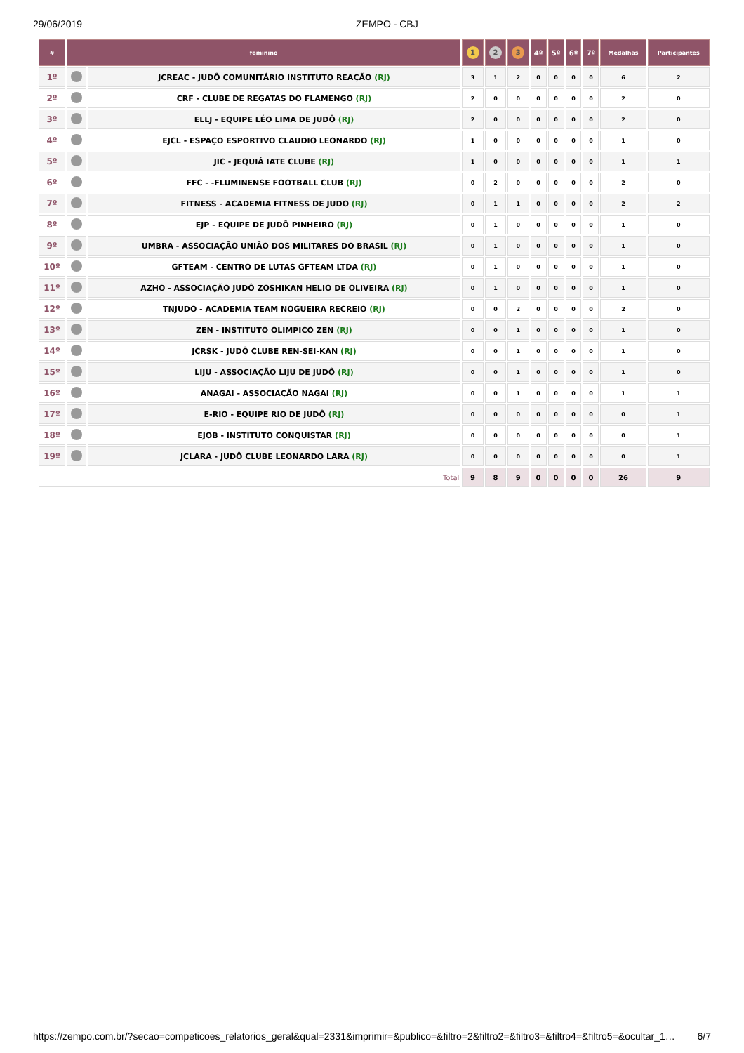29/06/2019 ZEMPO - CBJ
| # | feminino | | 1 | 2 | 3 | 4º | 5º | 6º | 7º | Medalhas | Participantes |
| --- | --- | --- | --- | --- | --- | --- | --- | --- | --- | --- | --- |
| 1º | | JCREAC - JUDÔ COMUNITÁRIO INSTITUTO REAÇÃO (RJ) | 3 | 1 | 2 | 0 | 0 | 0 | 0 | 6 | 2 |
| 2º | | CRF - CLUBE DE REGATAS DO FLAMENGO (RJ) | 2 | 0 | 0 | 0 | 0 | 0 | 0 | 2 | 0 |
| 3º | | ELLJ - EQUIPE LÉO LIMA DE JUDÔ (RJ) | 2 | 0 | 0 | 0 | 0 | 0 | 0 | 2 | 0 |
| 4º | | EJCL - ESPAÇO ESPORTIVO CLAUDIO LEONARDO (RJ) | 1 | 0 | 0 | 0 | 0 | 0 | 0 | 1 | 0 |
| 5º | | JIC - JEQUIÁ IATE CLUBE (RJ) | 1 | 0 | 0 | 0 | 0 | 0 | 0 | 1 | 1 |
| 6º | | FFC - -FLUMINENSE FOOTBALL CLUB (RJ) | 0 | 2 | 0 | 0 | 0 | 0 | 0 | 2 | 0 |
| 7º | | FITNESS - ACADEMIA FITNESS DE JUDO (RJ) | 0 | 1 | 1 | 0 | 0 | 0 | 0 | 2 | 2 |
| 8º | | EJP - EQUIPE DE JUDÔ PINHEIRO (RJ) | 0 | 1 | 0 | 0 | 0 | 0 | 0 | 1 | 0 |
| 9º | | UMBRA - ASSOCIAÇÃO UNIÃO DOS MILITARES DO BRASIL (RJ) | 0 | 1 | 0 | 0 | 0 | 0 | 0 | 1 | 0 |
| 10º | | GFTEAM - CENTRO DE LUTAS GFTEAM LTDA (RJ) | 0 | 1 | 0 | 0 | 0 | 0 | 0 | 1 | 0 |
| 11º | | AZHO - ASSOCIAÇÃO JUDÔ ZOSHIKAN HELIO DE OLIVEIRA (RJ) | 0 | 1 | 0 | 0 | 0 | 0 | 0 | 1 | 0 |
| 12º | | TNJUDO - ACADEMIA TEAM NOGUEIRA RECREIO (RJ) | 0 | 0 | 2 | 0 | 0 | 0 | 0 | 2 | 0 |
| 13º | | ZEN - INSTITUTO OLIMPICO ZEN (RJ) | 0 | 0 | 1 | 0 | 0 | 0 | 0 | 1 | 0 |
| 14º | | JCRSK - JUDÔ CLUBE REN-SEI-KAN (RJ) | 0 | 0 | 1 | 0 | 0 | 0 | 0 | 1 | 0 |
| 15º | | LIJU - ASSOCIAÇÃO LIJU DE JUDÔ (RJ) | 0 | 0 | 1 | 0 | 0 | 0 | 0 | 1 | 0 |
| 16º | | ANAGAI - ASSOCIAÇÃO NAGAI (RJ) | 0 | 0 | 1 | 0 | 0 | 0 | 0 | 1 | 1 |
| 17º | | E-RIO - EQUIPE RIO DE JUDÔ (RJ) | 0 | 0 | 0 | 0 | 0 | 0 | 0 | 0 | 1 |
| 18º | | EJOB - INSTITUTO CONQUISTAR (RJ) | 0 | 0 | 0 | 0 | 0 | 0 | 0 | 0 | 1 |
| 19º | | JCLARA - JUDÔ CLUBE LEONARDO LARA (RJ) | 0 | 0 | 0 | 0 | 0 | 0 | 0 | 0 | 1 |
| Total | | | 9 | 8 | 9 | 0 | 0 | 0 | 0 | 26 | 9 |
https://zempo.com.br/?secao=competicoes_relatorios_geral&qual=2331&imprimir=&publico=&filtro=2&filtro2=&filtro3=&filtro4=&filtro5=&ocultar_1… 6/7